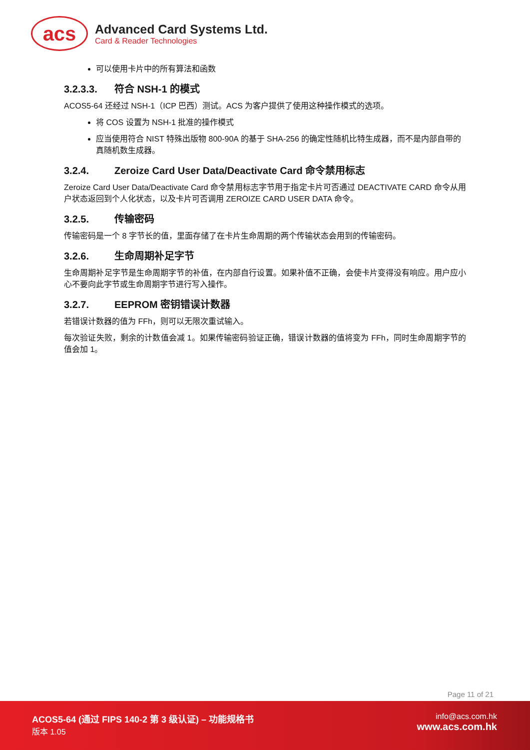acs
Advanced Card Systems Ltd.
Card & Reader Technologies
可以使用卡片中的所有算法和函数
3.2.3.3. 符合 NSH-1 的模式
ACOS5-64 还经过 NSH-1（ICP 巴西）测试。ACS 为客户提供了使用这种操作模式的选项。
将 COS 设置为 NSH-1 批准的操作模式
应当使用符合 NIST 特殊出版物 800-90A 的基于 SHA-256 的确定性随机比特生成器，而不是内部自带的真随机数生成器。
3.2.4. Zeroize Card User Data/Deactivate Card 命令禁用标志
Zeroize Card User Data/Deactivate Card 命令禁用标志字节用于指定卡片可否通过 DEACTIVATE CARD 命令从用户状态返回到个人化状态，以及卡片可否调用 ZEROIZE CARD USER DATA 命令。
3.2.5. 传输密码
传输密码是一个 8 字节长的值，里面存储了在卡片生命周期的两个传输状态会用到的传输密码。
3.2.6. 生命周期补足字节
生命周期补足字节是生命周期字节的补值，在内部自行设置。如果补值不正确，会使卡片变得没有响应。用户应小心不要向此字节或生命周期字节进行写入操作。
3.2.7. EEPROM 密钥错误计数器
若错误计数器的值为 FFh，则可以无限次重试输入。
每次验证失败，剩余的计数值会减 1。如果传输密码验证正确，错误计数器的值将变为 FFh，同时生命周期字节的值会加 1。
Page 11 of 21
ACOS5-64 (通过 FIPS 140-2 第 3 级认证) – 功能规格书
版本 1.05
info@acs.com.hk
www.acs.com.hk